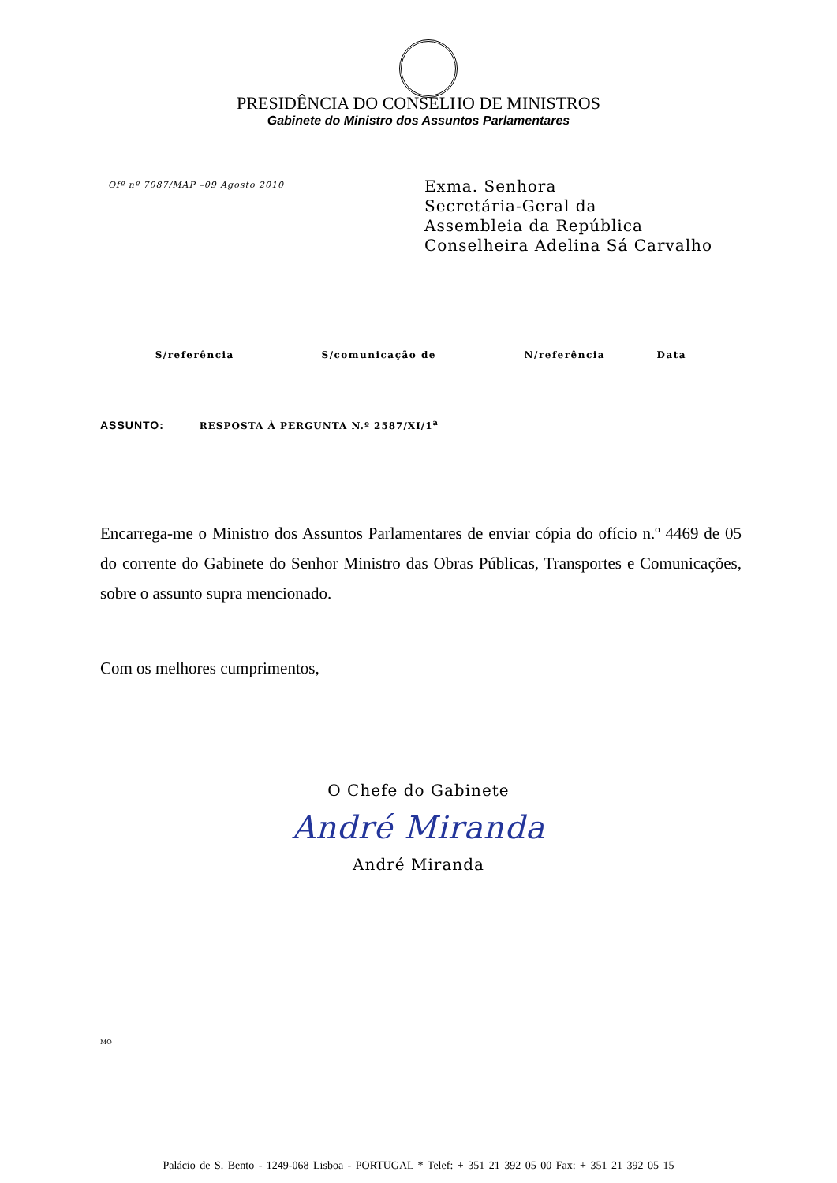PRESIDÊNCIA DO CONSELHO DE MINISTROS
Gabinete do Ministro dos Assuntos Parlamentares
Ofº nº 7087/MAP –09 Agosto 2010
Exma. Senhora
Secretária-Geral da
Assembleia da República
Conselheira Adelina Sá Carvalho
| S/referência | S/comunicação de | N/referência | Data |
| --- | --- | --- | --- |
ASSUNTO: RESPOSTA À PERGUNTA N.º 2587/XI/1<sup>a</sup>
Encarrega-me o Ministro dos Assuntos Parlamentares de enviar cópia do ofício n.º 4469 de 05 do corrente do Gabinete do Senhor Ministro das Obras Públicas, Transportes e Comunicações, sobre o assunto supra mencionado.
Com os melhores cumprimentos,
O Chefe do Gabinete
André Miranda
André Miranda
MO
Palácio de S. Bento - 1249-068 Lisboa - PORTUGAL * Telef: + 351 21 392 05 00 Fax: + 351 21 392 05 15